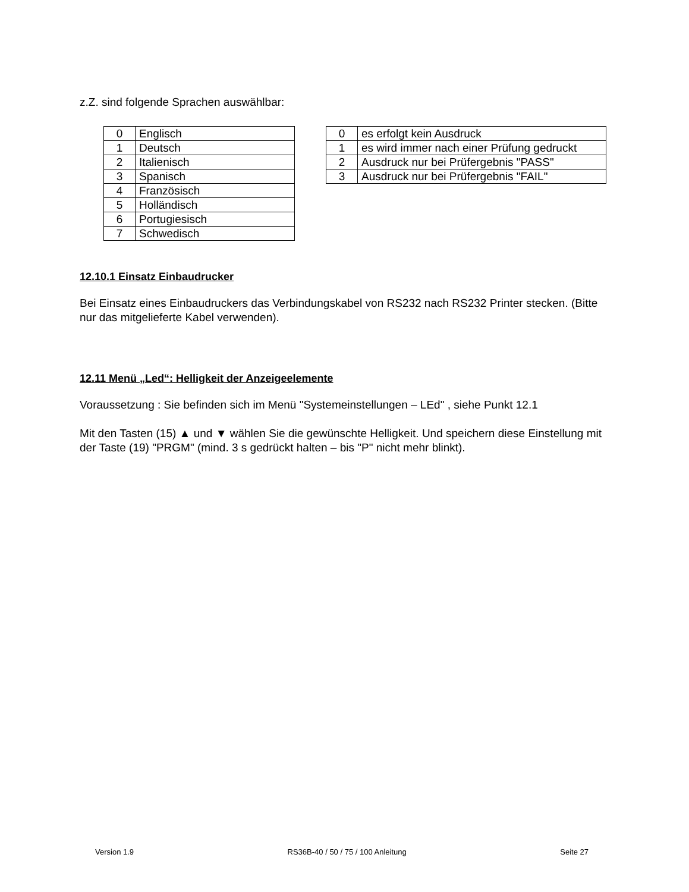z.Z. sind folgende Sprachen auswählbar:
| 0 | Englisch |
| 1 | Deutsch |
| 2 | Italienisch |
| 3 | Spanisch |
| 4 | Französisch |
| 5 | Holländisch |
| 6 | Portugiesisch |
| 7 | Schwedisch |
| 0 | es erfolgt kein Ausdruck |
| 1 | es wird immer nach einer Prüfung gedruckt |
| 2 | Ausdruck nur bei Prüfergebnis "PASS" |
| 3 | Ausdruck nur bei Prüfergebnis "FAIL" |
12.10.1 Einsatz Einbaudrucker
Bei Einsatz eines Einbaudruckers das Verbindungskabel von RS232 nach RS232 Printer stecken. (Bitte nur das mitgelieferte Kabel verwenden).
12.11 Menü „Led“: Helligkeit der Anzeigeelemente
Voraussetzung : Sie befinden sich im Menü "Systemeinstellungen – LEd" , siehe Punkt 12.1
Mit den Tasten (15) ▲ und ▼ wählen Sie die gewünschte Helligkeit. Und speichern diese Einstellung mit der Taste (19) "PRGM" (mind. 3 s gedrückt halten – bis "P" nicht mehr blinkt).
Version 1.9 RS36B-40 / 50 / 75 / 100 Anleitung Seite 27